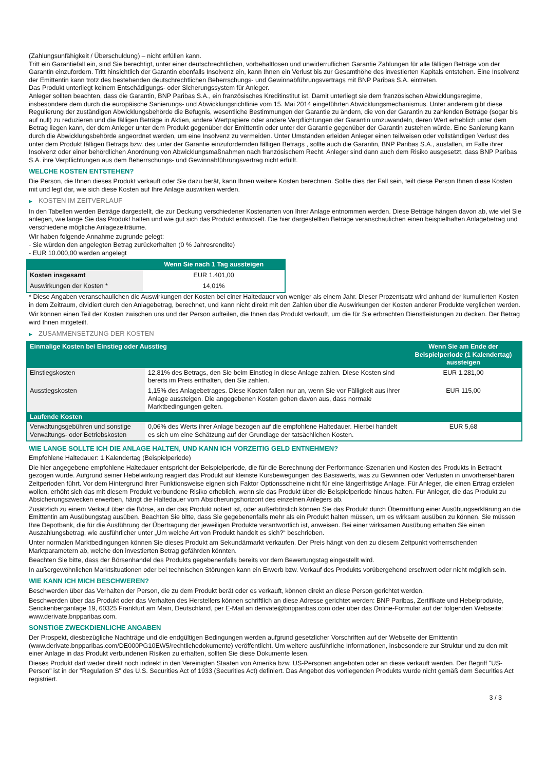(Zahlungsunfähigkeit / Überschuldung) – nicht erfüllen kann.
Tritt ein Garantiefall ein, sind Sie berechtigt, unter einer deutschrechtlichen, vorbehaltlosen und unwiderruflichen Garantie Zahlungen für alle fälligen Beträge von der Garantin einzufordern. Tritt hinsichtlich der Garantin ebenfalls Insolvenz ein, kann Ihnen ein Verlust bis zur Gesamthöhe des investierten Kapitals entstehen. Eine Insolvenz der Emittentin kann trotz des bestehenden deutschrechtlichen Beherrschungs- und Gewinnabführungsvertrags mit BNP Paribas S.A. eintreten.
Das Produkt unterliegt keinem Entschädigungs- oder Sicherungssystem für Anleger.
Anleger sollten beachten, dass die Garantin, BNP Paribas S.A., ein französisches Kreditinstitut ist. Damit unterliegt sie dem französischen Abwicklungsregime, insbesondere dem durch die europäische Sanierungs- und Abwicklungsrichtlinie vom 15. Mai 2014 eingeführten Abwicklungsmechanismus. Unter anderem gibt diese Regulierung der zuständigen Abwicklungsbehörde die Befugnis, wesentliche Bestimmungen der Garantie zu ändern, die von der Garantin zu zahlenden Beträge (sogar bis auf null) zu reduzieren und die fälligen Beträge in Aktien, andere Wertpapiere oder andere Verpflichtungen der Garantin umzuwandeln, deren Wert erheblich unter dem Betrag liegen kann, der dem Anleger unter dem Produkt gegenüber der Emittentin oder unter der Garantie gegenüber der Garantin zustehen würde. Eine Sanierung kann durch die Abwicklungsbehörde angeordnet werden, um eine Insolvenz zu vermeiden. Unter Umständen erleiden Anleger einen teilweisen oder vollständigen Verlust des unter dem Produkt fälligen Betrags bzw. des unter der Garantie einzufordernden fälligen Betrags , sollte auch die Garantin, BNP Paribas S.A., ausfallen, im Falle ihrer Insolvenz oder einer behördlichen Anordnung von Abwicklungsmaßnahmen nach französischem Recht. Anleger sind dann auch dem Risiko ausgesetzt, dass BNP Paribas S.A. ihre Verpflichtungen aus dem Beherrschungs- und Gewinnabführungsvertrag nicht erfüllt.
WELCHE KOSTEN ENTSTEHEN?
Die Person, die Ihnen dieses Produkt verkauft oder Sie dazu berät, kann Ihnen weitere Kosten berechnen. Sollte dies der Fall sein, teilt diese Person Ihnen diese Kosten mit und legt dar, wie sich diese Kosten auf Ihre Anlage auswirken werden.
▶ KOSTEN IM ZEITVERLAUF
In den Tabellen werden Beträge dargestellt, die zur Deckung verschiedener Kostenarten von Ihrer Anlage entnommen werden. Diese Beträge hängen davon ab, wie viel Sie anlegen, wie lange Sie das Produkt halten und wie gut sich das Produkt entwickelt. Die hier dargestellten Beträge veranschaulichen einen beispielhaften Anlagebetrag und verschiedene mögliche Anlagezeiträume.
Wir haben folgende Annahme zugrunde gelegt:
- Sie würden den angelegten Betrag zurückerhalten (0 % Jahresrendite)
- EUR 10.000,00 werden angelegt
| | Wenn Sie nach 1 Tag aussteigen |
| --- | --- |
| Kosten insgesamt | EUR 1.401,00 |
| Auswirkungen der Kosten * | 14,01% |
* Diese Angaben veranschaulichen die Auswirkungen der Kosten bei einer Haltedauer von weniger als einem Jahr. Dieser Prozentsatz wird anhand der kumulierten Kosten in dem Zeitraum, dividiert durch den Anlagebetrag, berechnet, und kann nicht direkt mit den Zahlen über die Auswirkungen der Kosten anderer Produkte verglichen werden.
Wir können einen Teil der Kosten zwischen uns und der Person aufteilen, die Ihnen das Produkt verkauft, um die für Sie erbrachten Dienstleistungen zu decken. Der Betrag wird Ihnen mitgeteilt.
▶ ZUSAMMENSETZUNG DER KOSTEN
| Einmalige Kosten bei Einstieg oder Ausstieg | | Wenn Sie am Ende der Beispielperiode (1 Kalendertag) aussteigen |
| --- | --- | --- |
| Einstiegskosten | 12,81% des Betrags, den Sie beim Einstieg in diese Anlage zahlen. Diese Kosten sind bereits im Preis enthalten, den Sie zahlen. | EUR 1.281,00 |
| Ausstiegskosten | 1,15% des Anlagebetrages. Diese Kosten fallen nur an, wenn Sie vor Fälligkeit aus ihrer Anlage aussteigen. Die angegebenen Kosten gehen davon aus, dass normale Marktbedingungen gelten. | EUR 115,00 |
| Laufende Kosten | | |
| Verwaltungsgebühren und sonstige Verwaltungs- oder Betriebskosten | 0,06% des Werts ihrer Anlage bezogen auf die empfohlene Haltedauer. Hierbei handelt es sich um eine Schätzung auf der Grundlage der tatsächlichen Kosten. | EUR 5,68 |
WIE LANGE SOLLTE ICH DIE ANLAGE HALTEN, UND KANN ICH VORZEITIG GELD ENTNEHMEN?
Empfohlene Haltedauer: 1 Kalendertag (Beispielperiode)
Die hier angegebene empfohlene Haltedauer entspricht der Beispielperiode, die für die Berechnung der Performance-Szenarien und Kosten des Produkts in Betracht gezogen wurde. Aufgrund seiner Hebelwirkung reagiert das Produkt auf kleinste Kursbewegungen des Basiswerts, was zu Gewinnen oder Verlusten in unvorhersehbaren Zeitperioden führt. Vor dem Hintergrund ihrer Funktionsweise eignen sich Faktor Optionsscheine nicht für eine längerfristige Anlage. Für Anleger, die einen Ertrag erzielen wollen, erhöht sich das mit diesem Produkt verbundene Risiko erheblich, wenn sie das Produkt über die Beispielperiode hinaus halten. Für Anleger, die das Produkt zu Absicherungszwecken erwerben, hängt die Haltedauer vom Absicherungshorizont des einzelnen Anlegers ab.
Zusätzlich zu einem Verkauf über die Börse, an der das Produkt notiert ist, oder außerbörslich können Sie das Produkt durch Übermittlung einer Ausübungserklärung an die Emittentin am Ausübungstag ausüben. Beachten Sie bitte, dass Sie gegebenenfalls mehr als ein Produkt halten müssen, um es wirksam ausüben zu können. Sie müssen Ihre Depotbank, die für die Ausführung der Übertragung der jeweiligen Produkte verantwortlich ist, anweisen. Bei einer wirksamen Ausübung erhalten Sie einen Auszahlungsbetrag, wie ausführlicher unter „Um welche Art von Produkt handelt es sich?“ beschrieben.
Unter normalen Marktbedingungen können Sie dieses Produkt am Sekundärmarkt verkaufen. Der Preis hängt von den zu diesem Zeitpunkt vorherrschenden Marktparametern ab, welche den investierten Betrag gefährden könnten.
Beachten Sie bitte, dass der Börsenhandel des Produkts gegebenenfalls bereits vor dem Bewertungstag eingestellt wird.
In außergewöhnlichen Marktsituationen oder bei technischen Störungen kann ein Erwerb bzw. Verkauf des Produkts vorübergehend erschwert oder nicht möglich sein.
WIE KANN ICH MICH BESCHWEREN?
Beschwerden über das Verhalten der Person, die zu dem Produkt berät oder es verkauft, können direkt an diese Person gerichtet werden.
Beschwerden über das Produkt oder das Verhalten des Herstellers können schriftlich an diese Adresse gerichtet werden: BNP Paribas, Zertifikate und Hebelprodukte, Senckenberganlage 19, 60325 Frankfurt am Main, Deutschland, per E-Mail an derivate@bnpparibas.com oder über das Online-Formular auf der folgenden Webseite: www.derivate.bnpparibas.com.
SONSTIGE ZWECKDIENLICHE ANGABEN
Der Prospekt, diesbezügliche Nachträge und die endgültigen Bedingungen werden aufgrund gesetzlicher Vorschriften auf der Webseite der Emittentin (www.derivate.bnpparibas.com/DE000PG10EW5/rechtlichedokumente) veröffentlicht. Um weitere ausführliche Informationen, insbesondere zur Struktur und zu den mit einer Anlage in das Produkt verbundenen Risiken zu erhalten, sollten Sie diese Dokumente lesen.
Dieses Produkt darf weder direkt noch indirekt in den Vereinigten Staaten von Amerika bzw. US-Personen angeboten oder an diese verkauft werden. Der Begriff "US-Person" ist in der "Regulation S" des U.S. Securities Act of 1933 (Securities Act) definiert. Das Angebot des vorliegenden Produkts wurde nicht gemäß dem Securities Act registriert.
3 / 3